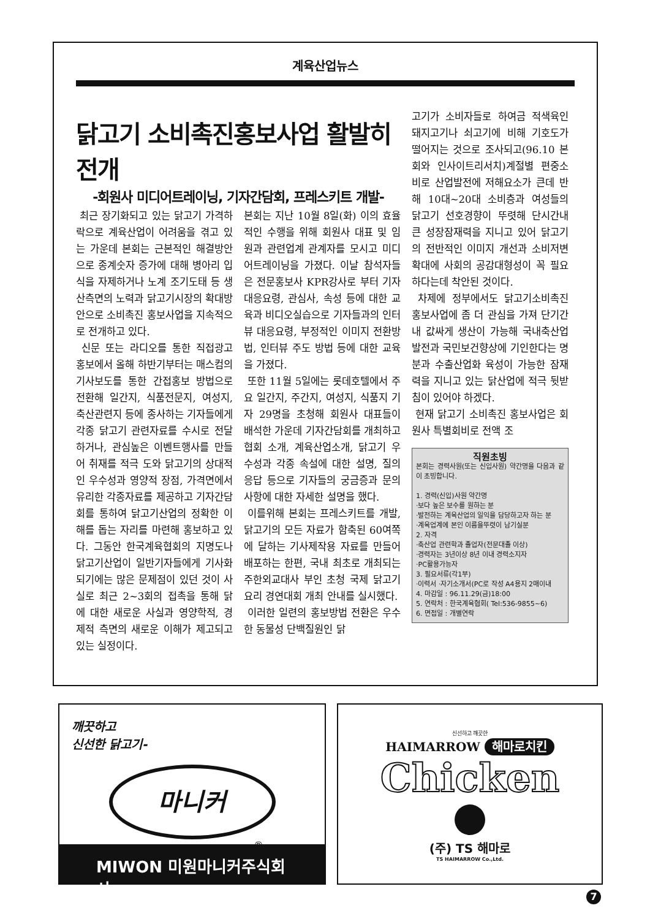계육산업뉴스
닭고기 소비촉진홍보사업 활발히 전개
-회원사 미디어트레이닝, 기자간담회, 프레스키트 개발-
최근 장기화되고 있는 닭고기 가격하락으로 계육산업이 어려움을 겪고 있는 가운데 본회는 근본적인 해결방안으로 종계숫자 증가에 대해 병아리 입식을 자제하거나 노계 조기도태 등 생산측면의 노력과 닭고기시장의 확대방안으로 소비촉진 홍보사업을 지속적으로 전개하고 있다.
신문 또는 라디오를 통한 직접광고 홍보에서 올해 하반기부터는 매스컴의 기사보도를 통한 간접홍보 방법으로 전환해 일간지, 식품전문지, 여성지, 축산관련지 등에 종사하는 기자들에게 각종 닭고기 관련자료를 수시로 전달하거나, 관심높은 이벤트행사를 만들어 취재를 적극 도와 닭고기의 상대적인 우수성과 영양적 장점, 가격면에서 유리한 각종자료를 제공하고 기자간담회를 통하여 닭고기산업의 정확한 이해를 돕는 자리를 마련해 홍보하고 있다. 그동안 한국계육협회의 지명도나 닭고기산업이 일반기자들에게 기사화되기에는 많은 문제점이 있던 것이 사실로 최근 2~3회의 접촉을 통해 닭에 대한 새로운 사실과 영양학적, 경제적 측면의 새로운 이해가 제고되고 있는 실정이다.
본회는 지난 10월 8일(화) 이의 효율적인 수행을 위해 회원사 대표 및 임원과 관련업계 관계자를 모시고 미디어트레이닝을 가졌다. 이날 참석자들은 전문홍보사 KPR강사로 부터 기자대응요령, 관심사, 속성 등에 대한 교육과 비디오실습으로 기자들과의 인터뷰 대응요령, 부정적인 이미지 전환방법, 인터뷰 주도 방법 등에 대한 교육을 가졌다.
또한 11월 5일에는 롯데호텔에서 주요 일간지, 주간지, 여성지, 식품지 기자 29명을 초청해 회원사 대표들이 배석한 가운데 기자간담회를 개최하고 협회 소개, 계육산업소개, 닭고기 우수성과 각종 속설에 대한 설명, 질의응답 등으로 기자들의 궁금증과 문의사항에 대한 자세한 설명을 했다.
이를위해 본회는 프레스키트를 개발, 닭고기의 모든 자료가 함축된 60여쪽에 달하는 기사제작용 자료를 만들어 배포하는 한편, 국내 최초로 개최되는 주한외교대사 부인 초청 국제 닭고기요리 경연대회 개최 안내를 실시했다.
이러한 일련의 홍보방법 전환은 우수한 동물성 단백질원인 닭
고기가 소비자들로 하여금 적색육인 돼지고기나 쇠고기에 비해 기호도가 떨어지는 것으로 조사되고(96.10 본회와 인사이트리서치)계절별 편중소비로 산업발전에 저해요소가 큰데 반해 10대~20대 소비층과 여성들의 닭고기 선호경향이 뚜렷해 단시간내 큰 성장잠재력을 지니고 있어 닭고기의 전반적인 이미지 개선과 소비저변확대에 사회의 공감대형성이 꼭 필요하다는데 착안된 것이다.
차제에 정부에서도 닭고기소비촉진 홍보사업에 좀 더 관심을 가져 단기간내 값싸게 생산이 가능해 국내축산업 발전과 국민보건향상에 기인한다는 명분과 수출산업화 육성이 가능한 잠재력을 지니고 있는 닭산업에 적극 뒷받침이 있어야 하겠다.
현재 닭고기 소비촉진 홍보사업은 회원사 특별회비로 전액 조
직원초빙
본회는 경력사원(또는 신입사원) 약간명을 다음과 같이 초빙합니다.
1. 경력(신입)사원 약간명
·보다 높은 보수를 원하는 분
·발전하는 계육산업의 일익을 담당하고자 하는 분
·계육업계에 본인 이름을뚜렷이 남기실분
2. 자격
·축산업 관련학과 졸업자(전문대졸 이상)
·경력자는 3년이상 8년 이내 경력소지자
·PC활용가능자
3. 필요서류(각1부)
·이력서 ·자기소개서(PC로 작성 A4용지 2매이내
4. 마감일 : 96.11.29(금)18:00
5. 연락처 : 한국계육협회( Tel:536-9855~6)
6. 면접일 : 개별연락
깨끗하고
신선한 닭고기-
마니커
®
MIWON 미원마니커주식회사
신선하고 깨끗한
HAIMARROW 해마로치킨
Chicken
(주) TS 해마로
TS HAIMARROW Co.,Ltd.
7